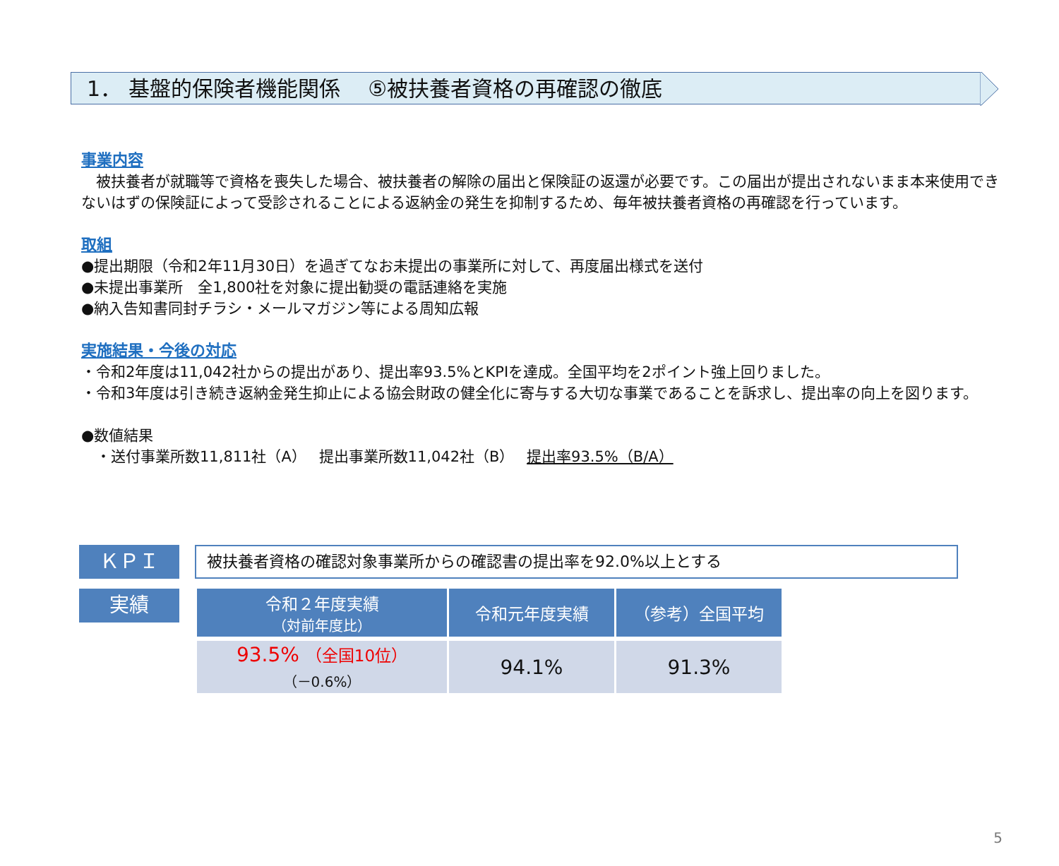1． 基盤的保険者機能関係　 ⑤被扶養者資格の再確認の徹底
事業内容
　被扶養者が就職等で資格を喪失した場合、被扶養者の解除の届出と保険証の返還が必要です。この届出が提出されないまま本来使用できないはずの保険証によって受診されることによる返納金の発生を抑制するため、毎年被扶養者資格の再確認を行っています。
取組
●提出期限（令和2年11月30日）を過ぎてなお未提出の事業所に対して、再度届出様式を送付
●未提出事業所　全1,800社を対象に提出勧奨の電話連絡を実施
●納入告知書同封チラシ・メールマガジン等による周知広報
実施結果・今後の対応
・令和2年度は11,042社からの提出があり、提出率93.5%とKPIを達成。全国平均を2ポイント強上回りました。
・令和3年度は引き続き返納金発生抑止による協会財政の健全化に寄与する大切な事業であることを訴求し、提出率の向上を図ります。
●数値結果
　・送付事業所数11,811社（A）　 提出事業所数11,042社（B）　 提出率93.5%（B/A）
ＫＰＩ
被扶養者資格の確認対象事業所からの確認書の提出率を92.0%以上とする
実績
| 令和２年度実績 （対前年度比） | 令和元年度実績 | （参考）全国平均 |
| --- | --- | --- |
| 93.5% （全国10位） （－0.6%） | 94.1% | 91.3% |
5